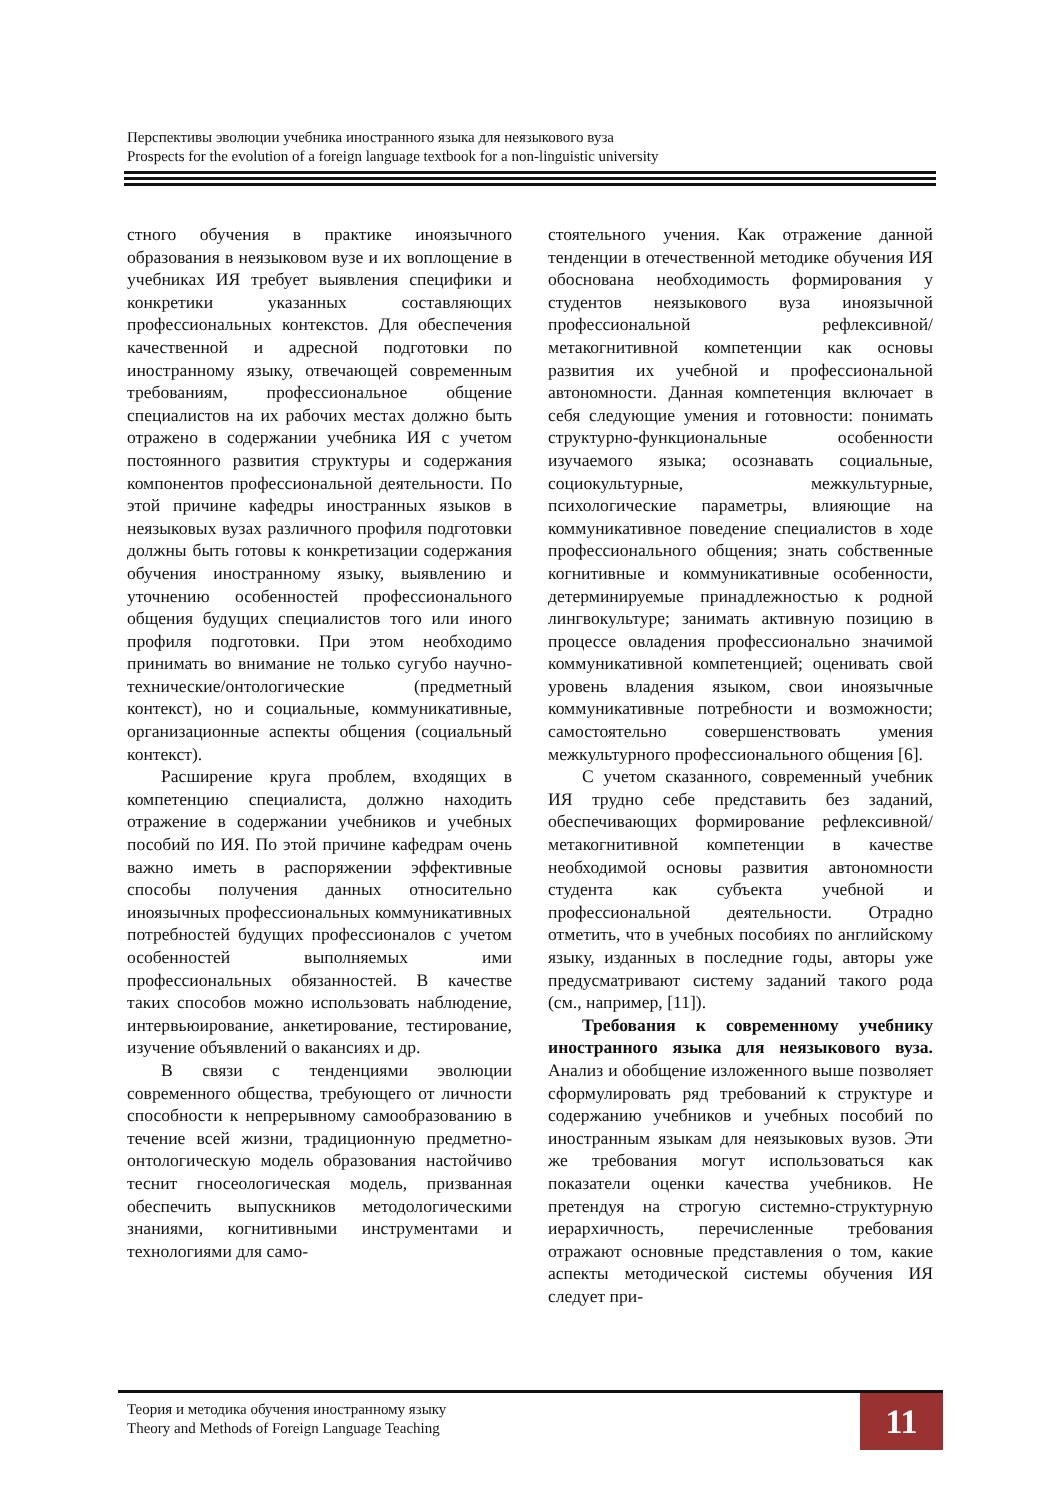Перспективы эволюции учебника иностранного языка для неязыкового вуза
Prospects for the evolution of a foreign language textbook for a non-linguistic university
стного обучения в практике иноязычного образования в неязыковом вузе и их воплощение в учебниках ИЯ требует выявления специфики и конкретики указанных составляющих профессиональных контекстов. Для обеспечения качественной и адресной подготовки по иностранному языку, отвечающей современным требованиям, профессиональное общение специалистов на их рабочих местах должно быть отражено в содержании учебника ИЯ с учетом постоянного развития структуры и содержания компонентов профессиональной деятельности. По этой причине кафедры иностранных языков в неязыковых вузах различного профиля подготовки должны быть готовы к конкретизации содержания обучения иностранному языку, выявлению и уточнению особенностей профессионального общения будущих специалистов того или иного профиля подготовки. При этом необходимо принимать во внимание не только сугубо научно-технические/онтологические (предметный контекст), но и социальные, коммуникативные, организационные аспекты общения (социальный контекст).
Расширение круга проблем, входящих в компетенцию специалиста, должно находить отражение в содержании учебников и учебных пособий по ИЯ. По этой причине кафедрам очень важно иметь в распоряжении эффективные способы получения данных относительно иноязычных профессиональных коммуникативных потребностей будущих профессионалов с учетом особенностей выполняемых ими профессиональных обязанностей. В качестве таких способов можно использовать наблюдение, интервьюирование, анкетирование, тестирование, изучение объявлений о вакансиях и др.
В связи с тенденциями эволюции современного общества, требующего от личности способности к непрерывному самообразованию в течение всей жизни, традиционную предметно-онтологическую модель образования настойчиво теснит гносеологическая модель, призванная обеспечить выпускников методологическими знаниями, когнитивными инструментами и технологиями для само-
стоятельного учения. Как отражение данной тенденции в отечественной методике обучения ИЯ обоснована необходимость формирования у студентов неязыкового вуза иноязычной профессиональной рефлексивной/метакогнитивной компетенции как основы развития их учебной и профессиональной автономности. Данная компетенция включает в себя следующие умения и готовности: понимать структурно-функциональные особенности изучаемого языка; осознавать социальные, социокультурные, межкультурные, психологические параметры, влияющие на коммуникативное поведение специалистов в ходе профессионального общения; знать собственные когнитивные и коммуникативные особенности, детерминируемые принадлежностью к родной лингвокультуре; занимать активную позицию в процессе овладения профессионально значимой коммуникативной компетенцией; оценивать свой уровень владения языком, свои иноязычные коммуникативные потребности и возможности; самостоятельно совершенствовать умения межкультурного профессионального общения [6].
С учетом сказанного, современный учебник ИЯ трудно себе представить без заданий, обеспечивающих формирование рефлексивной/метакогнитивной компетенции в качестве необходимой основы развития автономности студента как субъекта учебной и профессиональной деятельности. Отрадно отметить, что в учебных пособиях по английскому языку, изданных в последние годы, авторы уже предусматривают систему заданий такого рода (см., например, [11]).
Требования к современному учебнику иностранного языка для неязыкового вуза. Анализ и обобщение изложенного выше позволяет сформулировать ряд требований к структуре и содержанию учебников и учебных пособий по иностранным языкам для неязыковых вузов. Эти же требования могут использоваться как показатели оценки качества учебников. Не претендуя на строгую системно-структурную иерархичность, перечисленные требования отражают основные представления о том, какие аспекты методической системы обучения ИЯ следует при-
Теория и методика обучения иностранному языку
Theory and Methods of Foreign Language Teaching
11